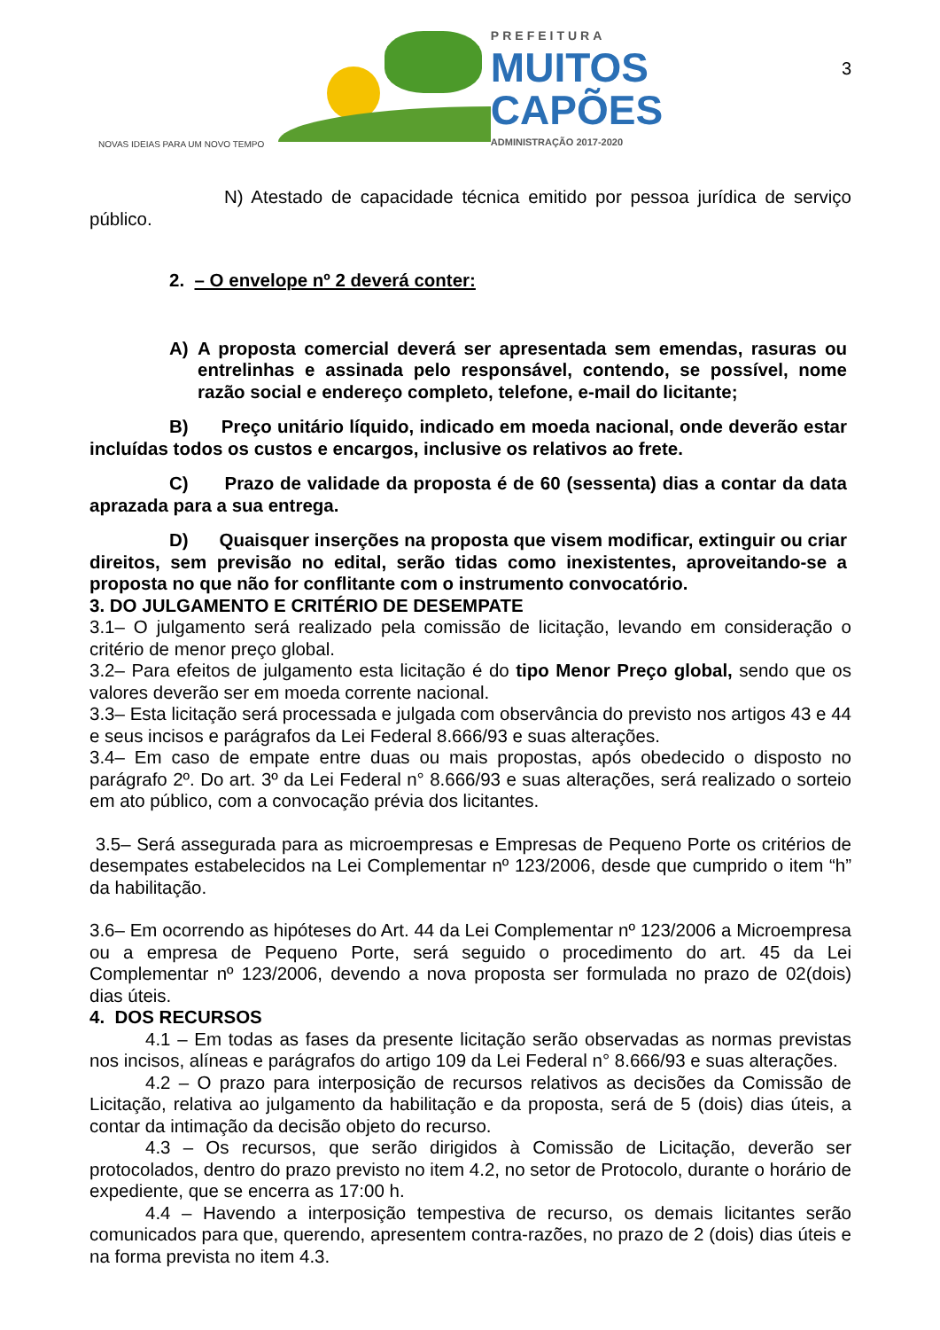PREFEITURA
MUITOS
CAPÕES
ADMINISTRAÇÃO 2017-2020
NOVAS IDEIAS PARA UM NOVO TEMPO
3
N) Atestado de capacidade técnica emitido por pessoa jurídica de serviço público.
2. – O envelope nº 2 deverá conter:
A) A proposta comercial deverá ser apresentada sem emendas, rasuras ou entrelinhas e assinada pelo responsável, contendo, se possível, nome razão social e endereço completo, telefone, e-mail do licitante;
B) Preço unitário líquido, indicado em moeda nacional, onde deverão estar incluídas todos os custos e encargos, inclusive os relativos ao frete.
C) Prazo de validade da proposta é de 60 (sessenta) dias a contar da data aprazada para a sua entrega.
D) Quaisquer inserções na proposta que visem modificar, extinguir ou criar direitos, sem previsão no edital, serão tidas como inexistentes, aproveitando-se a proposta no que não for conflitante com o instrumento convocatório.
3. DO JULGAMENTO E CRITÉRIO DE DESEMPATE
3.1– O julgamento será realizado pela comissão de licitação, levando em consideração o critério de menor preço global.
3.2– Para efeitos de julgamento esta licitação é do tipo Menor Preço global, sendo que os valores deverão ser em moeda corrente nacional.
3.3– Esta licitação será processada e julgada com observância do previsto nos artigos 43 e 44 e seus incisos e parágrafos da Lei Federal 8.666/93 e suas alterações.
3.4– Em caso de empate entre duas ou mais propostas, após obedecido o disposto no parágrafo 2º. Do art. 3º da Lei Federal n° 8.666/93 e suas alterações, será realizado o sorteio em ato público, com a convocação prévia dos licitantes.
3.5– Será assegurada para as microempresas e Empresas de Pequeno Porte os critérios de desempates estabelecidos na Lei Complementar nº 123/2006, desde que cumprido o item “h” da habilitação.
3.6– Em ocorrendo as hipóteses do Art. 44 da Lei Complementar nº 123/2006 a Microempresa ou a empresa de Pequeno Porte, será seguido o procedimento do art. 45 da Lei Complementar nº 123/2006, devendo a nova proposta ser formulada no prazo de 02(dois) dias úteis.
4. DOS RECURSOS
4.1 – Em todas as fases da presente licitação serão observadas as normas previstas nos incisos, alíneas e parágrafos do artigo 109 da Lei Federal n° 8.666/93 e suas alterações.
4.2 – O prazo para interposição de recursos relativos as decisões da Comissão de Licitação, relativa ao julgamento da habilitação e da proposta, será de 5 (dois) dias úteis, a contar da intimação da decisão objeto do recurso.
4.3 – Os recursos, que serão dirigidos à Comissão de Licitação, deverão ser protocolados, dentro do prazo previsto no item 4.2, no setor de Protocolo, durante o horário de expediente, que se encerra as 17:00 h.
4.4 – Havendo a interposição tempestiva de recurso, os demais licitantes serão comunicados para que, querendo, apresentem contra-razões, no prazo de 2 (dois) dias úteis e na forma prevista no item 4.3.